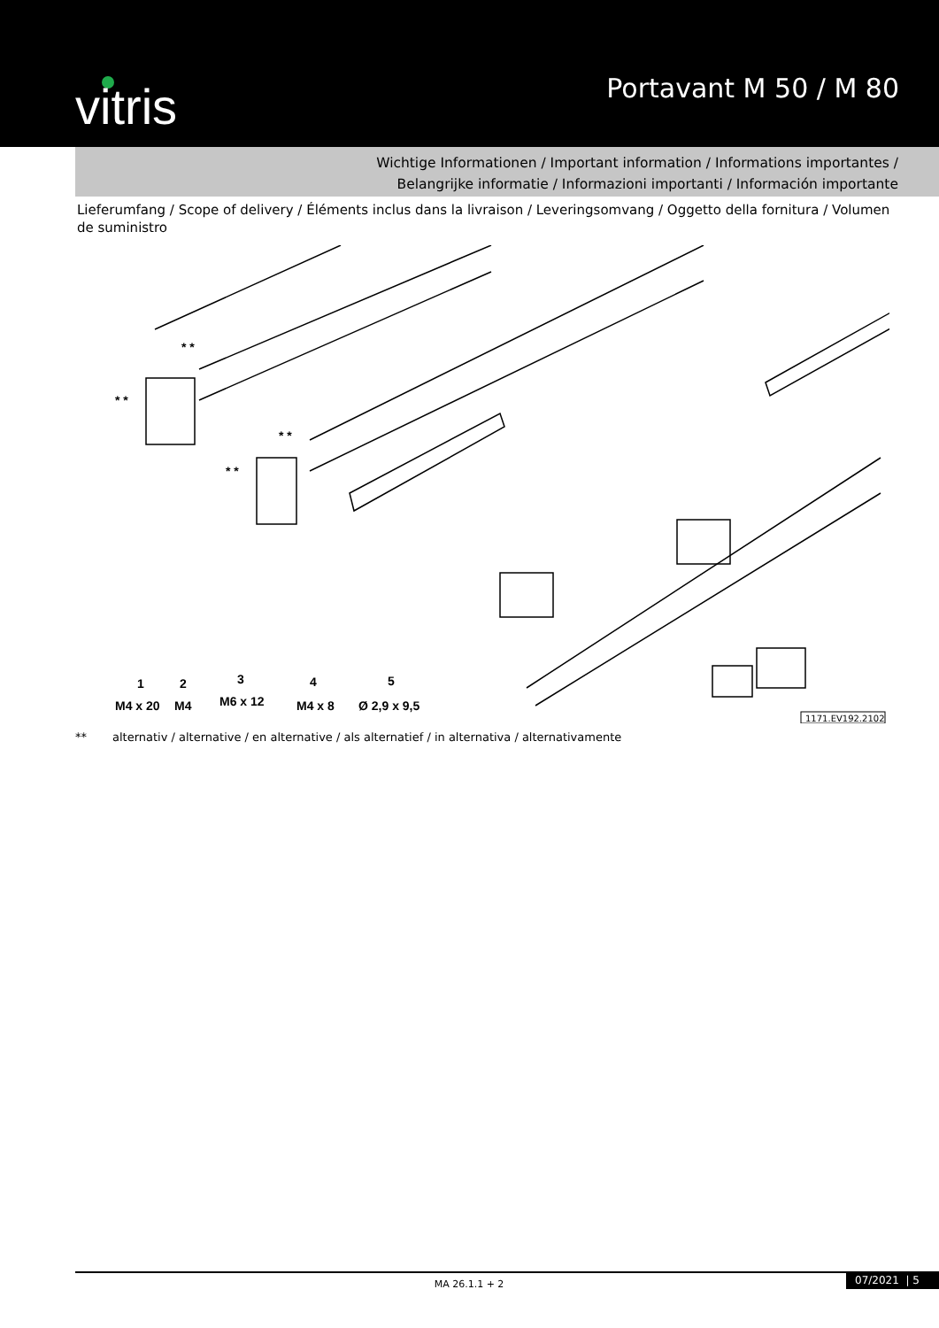vitris Portavant M 50 / M 80
Wichtige Informationen / Important information / Informations importantes /
Belangrijke informatie / Informazioni importanti / Información importante
Lieferumfang / Scope of delivery / Éléments inclus dans la livraison / Leveringsomvang / Oggetto della fornitura / Volumen de suministro
* *
* *
* *
* *
M4 x 20
M4
M6 x 12
M4 x 8
Ø 2,9 x 9,5
1
2
3
4
5
1171.EV192.2102
** alternativ / alternative / en alternative / als alternatief / in alternativa / alternativamente
MA 26.1.1 + 2 07/2021 | 5